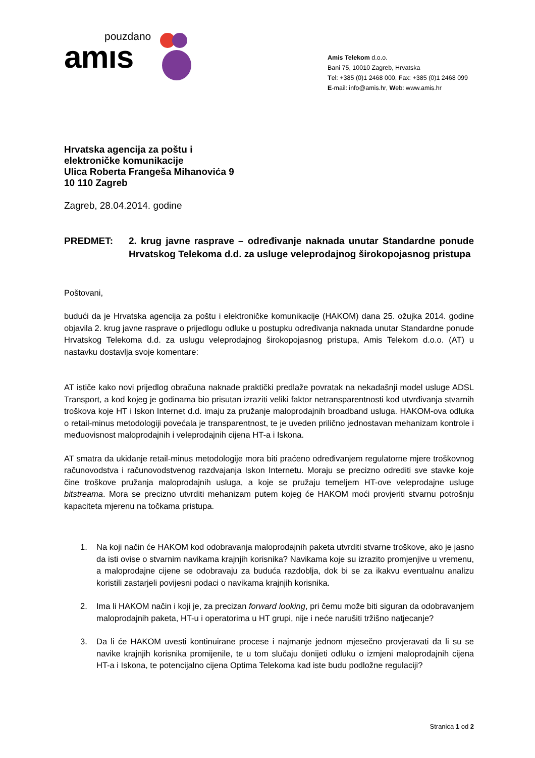pouzdano
amıs
Amis Telekom d.o.o.
Bani 75, 10010 Zagreb, Hrvatska
Tel: +385 (0)1 2468 000, Fax: +385 (0)1 2468 099
E-mail: info@amis.hr, Web: www.amis.hr
Hrvatska agencija za poštu i
elektroničke komunikacije
Ulica Roberta Frangeša Mihanovića 9
10 110 Zagreb
Zagreb, 28.04.2014. godine
PREDMET: 2. krug javne rasprave – određivanje naknada unutar Standardne ponude Hrvatskog Telekoma d.d. za usluge veleprodajnog širokopojasnog pristupa
Poštovani,
budući da je Hrvatska agencija za poštu i elektroničke komunikacije (HAKOM) dana 25. ožujka 2014. godine objavila 2. krug javne rasprave o prijedlogu odluke u postupku određivanja naknada unutar Standardne ponude Hrvatskog Telekoma d.d. za uslugu veleprodajnog širokopojasnog pristupa, Amis Telekom d.o.o. (AT) u nastavku dostavlja svoje komentare:
AT ističe kako novi prijedlog obračuna naknade praktički predlaže povratak na nekadašnji model usluge ADSL Transport, a kod kojeg je godinama bio prisutan izraziti veliki faktor netransparentnosti kod utvrđivanja stvarnih troškova koje HT i Iskon Internet d.d. imaju za pružanje maloprodajnih broadband usluga. HAKOM-ova odluka o retail-minus metodologiji povećala je transparentnost, te je uveden prilično jednostavan mehanizam kontrole i međuovisnost maloprodajnih i veleprodajnih cijena HT-a i Iskona.
AT smatra da ukidanje retail-minus metodologije mora biti praćeno određivanjem regulatorne mjere troškovnog računovodstva i računovodstvenog razdvajanja Iskon Internetu. Moraju se precizno odrediti sve stavke koje čine troškove pružanja maloprodajnih usluga, a koje se pružaju temeljem HT-ove veleprodajne usluge bitstreama. Mora se precizno utvrditi mehanizam putem kojeg će HAKOM moći provjeriti stvarnu potrošnju kapaciteta mjerenu na točkama pristupa.
1.
Na koji način će HAKOM kod odobravanja maloprodajnih paketa utvrditi stvarne troškove, ako je jasno da isti ovise o stvarnim navikama krajnjih korisnika? Navikama koje su izrazito promjenjive u vremenu, a maloprodajne cijene se odobravaju za buduća razdoblja, dok bi se za ikakvu eventualnu analizu koristili zastarjeli povijesni podaci o navikama krajnjih korisnika.
2.
Ima li HAKOM način i koji je, za precizan forward looking, pri čemu može biti siguran da odobravanjem maloprodajnih paketa, HT-u i operatorima u HT grupi, nije i neće narušiti tržišno natjecanje?
3.
Da li će HAKOM uvesti kontinuirane procese i najmanje jednom mjesečno provjeravati da li su se navike krajnjih korisnika promijenile, te u tom slučaju donijeti odluku o izmjeni maloprodajnih cijena HT-a i Iskona, te potencijalno cijena Optima Telekoma kad iste budu podložne regulaciji?
Stranica 1 od 2